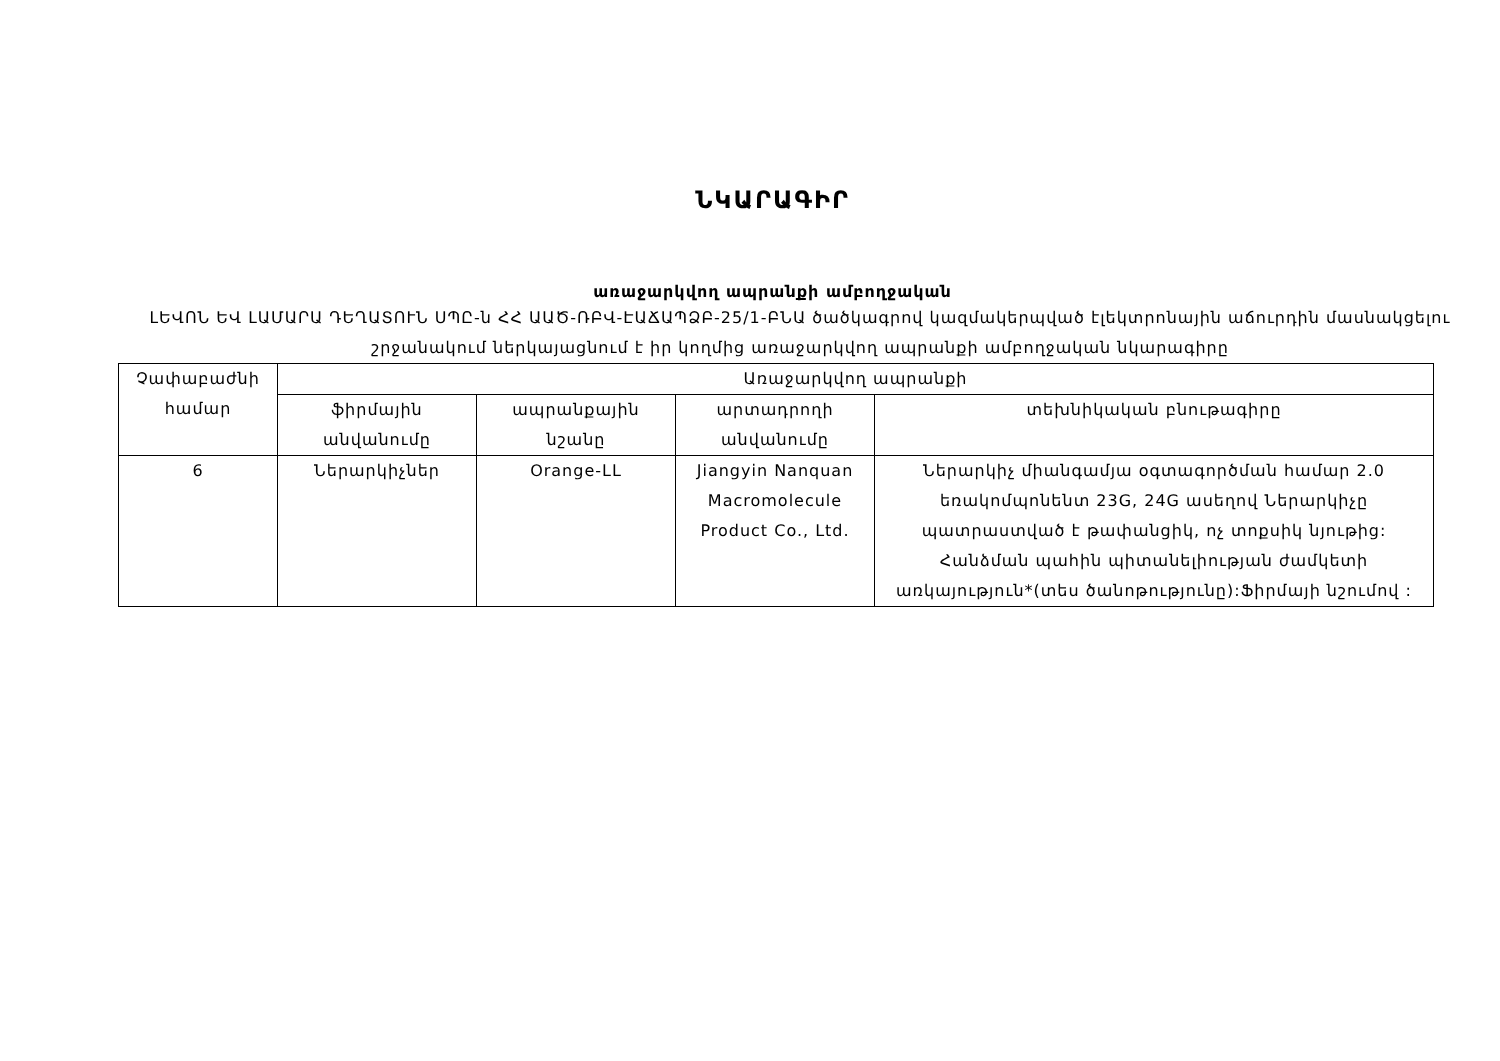ՆԿԱՐԱԳԻՐ
առաջարկվող ապրանքի ամբողջական
ԼԵՎՈՆ ԵՎ ԼԱՄԱՐԱ ԴԵՂԱՏՈՒՆ ՍՊԸ-ն ՀՀ ԱԱԾ-ՌԲՎ-ԷԱՃԱՊՁԲ-25/1-ԲՆԱ ծածկագրով կազմակերպված էլեկտրոնային աճուրդին մասնակցելու շրջանակում ներկայացնում է իր կողմից առաջարկվող ապրանքի ամբողջական նկարագիրը
| Չափաբաժնի համար | Առաջարկվող ապրանքի | | | |
| --- | --- | --- | --- | --- |
| | ֆիրմային անվանումը | ապրանքային նշանը | արտադրողի անվանումը | տեխնիկական բնութագիրը |
| 6 | Ներարկիչներ | Orange-LL | Jiangyin Nanquan Macromolecule Product Co., Ltd. | Ներարկիչ միանգամյա օգտագործման համար 2.0 եռակոմպոնենտ 23G, 24G ասեղով Ներարկիչը պատրաստված է թափանցիկ, ոչ տոքսիկ նյութից: Հանձման պահին պիտանելիության ժամկետի առկայություն*(տես ծանոթությունը):Ֆիրմայի նշումով : |